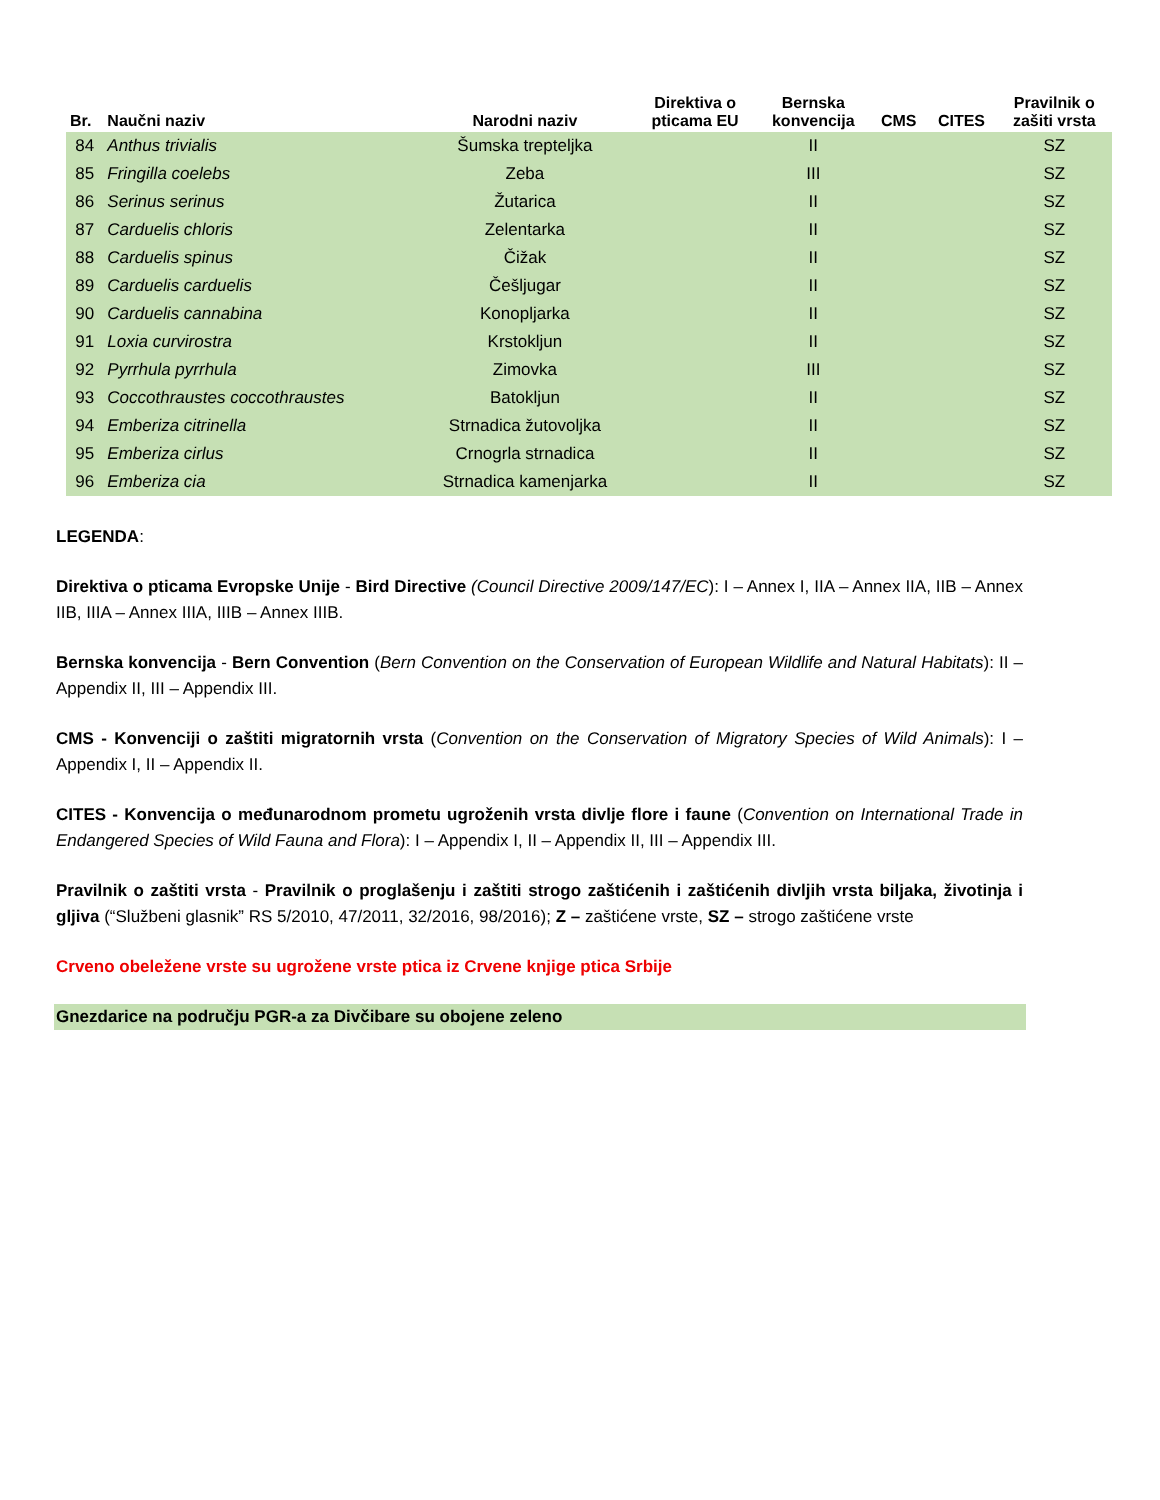| Br. | Naučni naziv | Narodni naziv | Direktiva o pticama EU | Bernska konvencija | CMS | CITES | Pravilnik o zašiti vrsta |
| --- | --- | --- | --- | --- | --- | --- | --- |
| 84 | Anthus trivialis | Šumska trepteljka | | II | | | SZ |
| 85 | Fringilla coelebs | Zeba | | III | | | SZ |
| 86 | Serinus serinus | Žutarica | | II | | | SZ |
| 87 | Carduelis chloris | Zelentarka | | II | | | SZ |
| 88 | Carduelis spinus | Čižak | | II | | | SZ |
| 89 | Carduelis carduelis | Češljugar | | II | | | SZ |
| 90 | Carduelis cannabina | Konopljarka | | II | | | SZ |
| 91 | Loxia curvirostra | Krstokljun | | II | | | SZ |
| 92 | Pyrrhula pyrrhula | Zimovka | | III | | | SZ |
| 93 | Coccothraustes coccothraustes | Batokljun | | II | | | SZ |
| 94 | Emberiza citrinella | Strnadica žutovoljka | | II | | | SZ |
| 95 | Emberiza cirlus | Crnogrla strnadica | | II | | | SZ |
| 96 | Emberiza cia | Strnadica kamenjarka | | II | | | SZ |
LEGENDA:
Direktiva o pticama Evropske Unije - Bird Directive (Council Directive 2009/147/EC): I – Annex I, IIA – Annex IIA, IIB – Annex IIB, IIIA – Annex IIIA, IIIB – Annex IIIB.
Bernska konvencija - Bern Convention (Bern Convention on the Conservation of European Wildlife and Natural Habitats): II – Appendix II, III – Appendix III.
CMS - Konvenciji o zaštiti migratornih vrsta (Convention on the Conservation of Migratory Species of Wild Animals): I – Appendix I, II – Appendix II.
CITES - Konvencija o međunarodnom prometu ugroženih vrsta divlje flore i faune (Convention on International Trade in Endangered Species of Wild Fauna and Flora): I – Appendix I, II – Appendix II, III – Appendix III.
Pravilnik o zaštiti vrsta - Pravilnik o proglašenju i zaštiti strogo zaštićenih i zaštićenih divljih vrsta biljaka, životinja i gljiva (“Službeni glasnik” RS 5/2010, 47/2011, 32/2016, 98/2016); Z – zaštićene vrste, SZ – strogo zaštićene vrste
Crveno obeležene vrste su ugrožene vrste ptica iz Crvene knjige ptica Srbije
Gnezdarice na području PGR-a za Divčibare su obojene zeleno